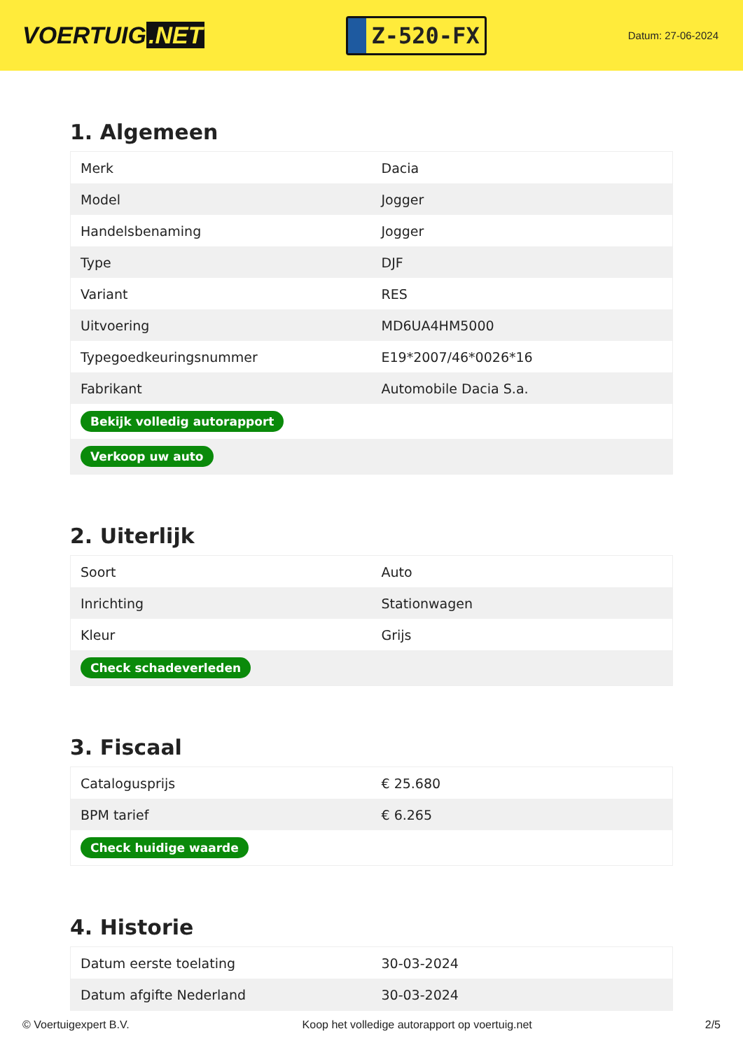VOERTUIG.NET
Z-520-FX
Datum: 27-06-2024
1. Algemeen
| Merk | Dacia |
| Model | Jogger |
| Handelsbenaming | Jogger |
| Type | DJF |
| Variant | RES |
| Uitvoering | MD6UA4HM5000 |
| Typegoedkeuringsnummer | E19*2007/46*0026*16 |
| Fabrikant | Automobile Dacia S.a. |
| Bekijk volledig autorapport | |
| Verkoop uw auto | |
2. Uiterlijk
| Soort | Auto |
| Inrichting | Stationwagen |
| Kleur | Grijs |
| Check schadeverleden | |
3. Fiscaal
| Catalogusprijs | € 25.680 |
| BPM tarief | € 6.265 |
| Check huidige waarde | |
4. Historie
| Datum eerste toelating | 30-03-2024 |
| Datum afgifte Nederland | 30-03-2024 |
© Voertuigexpert B.V. Koop het volledige autorapport op voertuig.net 2/5